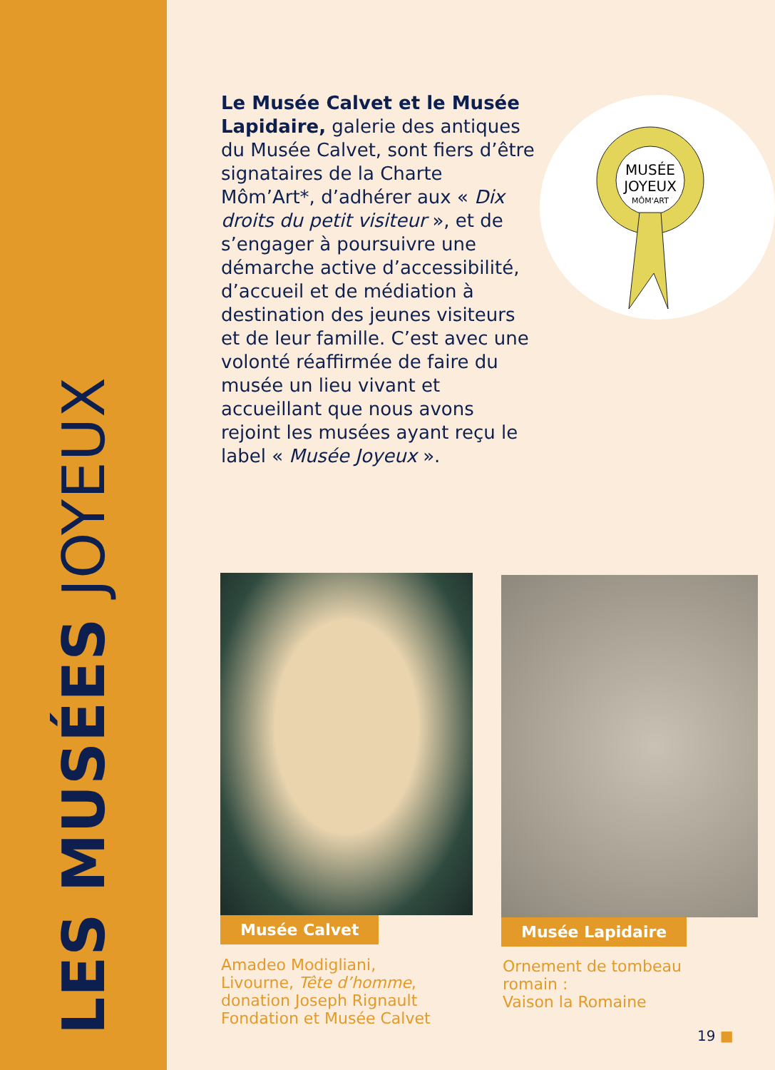LES MUSÉES JOYEUX
Le Musée Calvet et le Musée Lapidaire, galerie des antiques du Musée Calvet, sont fiers d’être signataires de la Charte Môm’Art*, d’adhérer aux « Dix droits du petit visiteur », et de s’engager à poursuivre une démarche active d’accessibilité, d’accueil et de médiation à destination des jeunes visiteurs et de leur famille. C’est avec une volonté réaffirmée de faire du musée un lieu vivant et accueillant que nous avons rejoint les musées ayant reçu le label « Musée Joyeux ».
MUSÉE
JOYEUX
MÔM'ART
Musée Calvet
Amadeo Modigliani,
Livourne, Tête d’homme,
donation Joseph Rignault
Fondation et Musée Calvet
Musée Lapidaire
Ornement de tombeau
romain :
Vaison la Romaine
19 ■